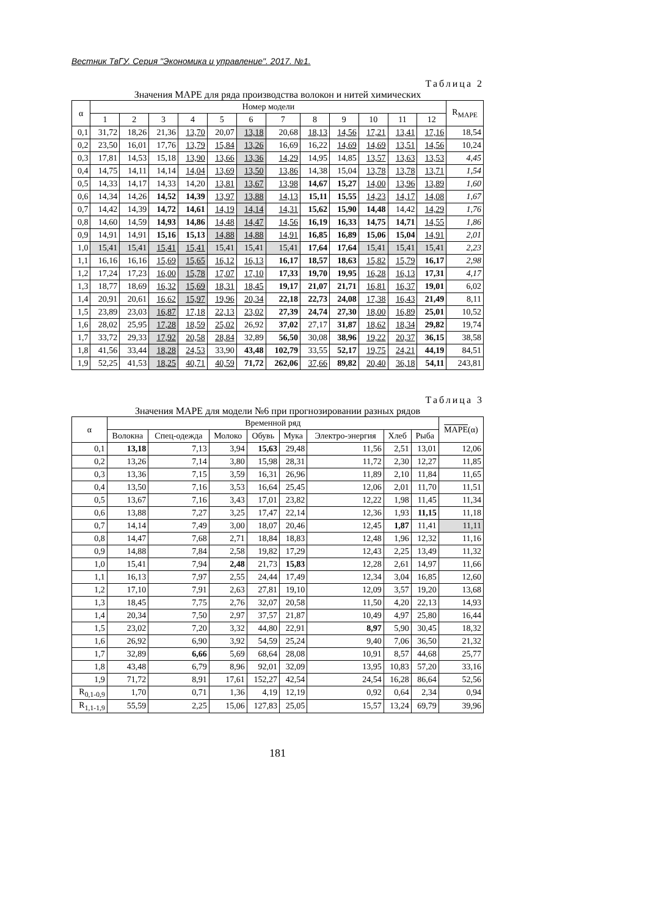Вестник ТвГУ. Серия "Экономика и управление". 2017. №1.
Таблица 2
Значения MAPE для ряда производства волокон и нитей химических
| α | Номер модели | | | | | | | | | | | | R<sub>MAPE</sub> |
| --- | --- | --- | --- | --- | --- | --- | --- | --- | --- | --- | --- | --- | --- |
| | 1 | 2 | 3 | 4 | 5 | 6 | 7 | 8 | 9 | 10 | 11 | 12 | |
| 0,1 | 31,72 | 18,26 | 21,36 | 13,70 | 20,07 | 13,18 | 20,68 | 18,13 | 14,56 | 17,21 | 13,41 | 17,16 | 18,54 |
| 0,2 | 23,50 | 16,01 | 17,76 | 13,79 | 15,84 | 13,26 | 16,69 | 16,22 | 14,69 | 14,69 | 13,51 | 14,56 | 10,24 |
| 0,3 | 17,81 | 14,53 | 15,18 | 13,90 | 13,66 | 13,36 | 14,29 | 14,95 | 14,85 | 13,57 | 13,63 | 13,53 | 4,45 |
| 0,4 | 14,75 | 14,11 | 14,14 | 14,04 | 13,69 | 13,50 | 13,86 | 14,38 | 15,04 | 13,78 | 13,78 | 13,71 | 1,54 |
| 0,5 | 14,33 | 14,17 | 14,33 | 14,20 | 13,81 | 13,67 | 13,98 | 14,67 | 15,27 | 14,00 | 13,96 | 13,89 | 1,60 |
| 0,6 | 14,34 | 14,26 | 14,52 | 14,39 | 13,97 | 13,88 | 14,13 | 15,11 | 15,55 | 14,23 | 14,17 | 14,08 | 1,67 |
| 0,7 | 14,42 | 14,39 | 14,72 | 14,61 | 14,19 | 14,14 | 14,31 | 15,62 | 15,90 | 14,48 | 14,42 | 14,29 | 1,76 |
| 0,8 | 14,60 | 14,59 | 14,93 | 14,86 | 14,48 | 14,47 | 14,56 | 16,19 | 16,33 | 14,75 | 14,71 | 14,55 | 1,86 |
| 0,9 | 14,91 | 14,91 | 15,16 | 15,13 | 14,88 | 14,88 | 14,91 | 16,85 | 16,89 | 15,06 | 15,04 | 14,91 | 2,01 |
| 1,0 | 15,41 | 15,41 | 15,41 | 15,41 | 15,41 | 15,41 | 15,41 | 17,64 | 17,64 | 15,41 | 15,41 | 15,41 | 2,23 |
| 1,1 | 16,16 | 16,16 | 15,69 | 15,65 | 16,12 | 16,13 | 16,17 | 18,57 | 18,63 | 15,82 | 15,79 | 16,17 | 2,98 |
| 1,2 | 17,24 | 17,23 | 16,00 | 15,78 | 17,07 | 17,10 | 17,33 | 19,70 | 19,95 | 16,28 | 16,13 | 17,31 | 4,17 |
| 1,3 | 18,77 | 18,69 | 16,32 | 15,69 | 18,31 | 18,45 | 19,17 | 21,07 | 21,71 | 16,81 | 16,37 | 19,01 | 6,02 |
| 1,4 | 20,91 | 20,61 | 16,62 | 15,97 | 19,96 | 20,34 | 22,18 | 22,73 | 24,08 | 17,38 | 16,43 | 21,49 | 8,11 |
| 1,5 | 23,89 | 23,03 | 16,87 | 17,18 | 22,13 | 23,02 | 27,39 | 24,74 | 27,30 | 18,00 | 16,89 | 25,01 | 10,52 |
| 1,6 | 28,02 | 25,95 | 17,28 | 18,59 | 25,02 | 26,92 | 37,02 | 27,17 | 31,87 | 18,62 | 18,34 | 29,82 | 19,74 |
| 1,7 | 33,72 | 29,33 | 17,92 | 20,58 | 28,84 | 32,89 | 56,50 | 30,08 | 38,96 | 19,22 | 20,37 | 36,15 | 38,58 |
| 1,8 | 41,56 | 33,44 | 18,28 | 24,53 | 33,90 | 43,48 | 102,79 | 33,55 | 52,17 | 19,75 | 24,21 | 44,19 | 84,51 |
| 1,9 | 52,25 | 41,53 | 18,25 | 40,71 | 40,59 | 71,72 | 262,06 | 37,66 | 89,82 | 20,40 | 36,18 | 54,11 | 243,81 |
Таблица 3
Значения MAPE для модели №6 при прогнозировании разных рядов
| α | Временной ряд | | | | | | | | MAPE (α) |
| --- | --- | --- | --- | --- | --- | --- | --- | --- | --- |
| | Волокна | Спец-одежда | Молоко | Обувь | Мука | Электро-энергия | Хлеб | Рыба | |
| 0,1 | 13,18 | 7,13 | 3,94 | 15,63 | 29,48 | 11,56 | 2,51 | 13,01 | 12,06 |
| 0,2 | 13,26 | 7,14 | 3,80 | 15,98 | 28,31 | 11,72 | 2,30 | 12,27 | 11,85 |
| 0,3 | 13,36 | 7,15 | 3,59 | 16,31 | 26,96 | 11,89 | 2,10 | 11,84 | 11,65 |
| 0,4 | 13,50 | 7,16 | 3,53 | 16,64 | 25,45 | 12,06 | 2,01 | 11,70 | 11,51 |
| 0,5 | 13,67 | 7,16 | 3,43 | 17,01 | 23,82 | 12,22 | 1,98 | 11,45 | 11,34 |
| 0,6 | 13,88 | 7,27 | 3,25 | 17,47 | 22,14 | 12,36 | 1,93 | 11,15 | 11,18 |
| 0,7 | 14,14 | 7,49 | 3,00 | 18,07 | 20,46 | 12,45 | 1,87 | 11,41 | 11,11 |
| 0,8 | 14,47 | 7,68 | 2,71 | 18,84 | 18,83 | 12,48 | 1,96 | 12,32 | 11,16 |
| 0,9 | 14,88 | 7,84 | 2,58 | 19,82 | 17,29 | 12,43 | 2,25 | 13,49 | 11,32 |
| 1,0 | 15,41 | 7,94 | 2,48 | 21,73 | 15,83 | 12,28 | 2,61 | 14,97 | 11,66 |
| 1,1 | 16,13 | 7,97 | 2,55 | 24,44 | 17,49 | 12,34 | 3,04 | 16,85 | 12,60 |
| 1,2 | 17,10 | 7,91 | 2,63 | 27,81 | 19,10 | 12,09 | 3,57 | 19,20 | 13,68 |
| 1,3 | 18,45 | 7,75 | 2,76 | 32,07 | 20,58 | 11,50 | 4,20 | 22,13 | 14,93 |
| 1,4 | 20,34 | 7,50 | 2,97 | 37,57 | 21,87 | 10,49 | 4,97 | 25,80 | 16,44 |
| 1,5 | 23,02 | 7,20 | 3,32 | 44,80 | 22,91 | 8,97 | 5,90 | 30,45 | 18,32 |
| 1,6 | 26,92 | 6,90 | 3,92 | 54,59 | 25,24 | 9,40 | 7,06 | 36,50 | 21,32 |
| 1,7 | 32,89 | 6,66 | 5,69 | 68,64 | 28,08 | 10,91 | 8,57 | 44,68 | 25,77 |
| 1,8 | 43,48 | 6,79 | 8,96 | 92,01 | 32,09 | 13,95 | 10,83 | 57,20 | 33,16 |
| 1,9 | 71,72 | 8,91 | 17,61 | 152,27 | 42,54 | 24,54 | 16,28 | 86,64 | 52,56 |
| R<sub>0,1-0,9</sub> | 1,70 | 0,71 | 1,36 | 4,19 | 12,19 | 0,92 | 0,64 | 2,34 | 0,94 |
| R<sub>1,1-1,9</sub> | 55,59 | 2,25 | 15,06 | 127,83 | 25,05 | 15,57 | 13,24 | 69,79 | 39,96 |
181